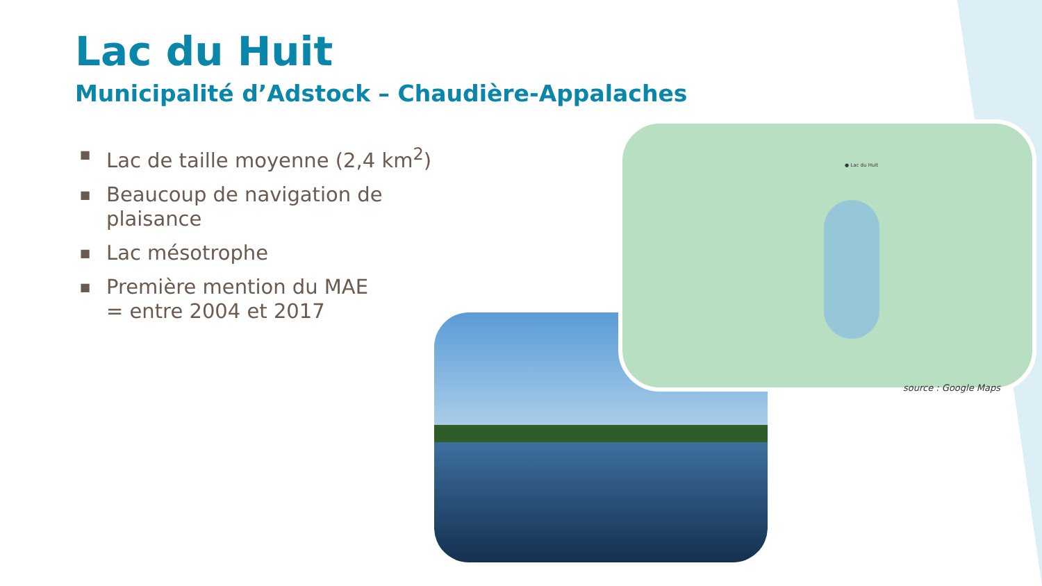Lac du Huit
Municipalité d’Adstock – Chaudière-Appalaches
■ Lac de taille moyenne (2,4 km<sup>2</sup>)
■ Beaucoup de navigation de plaisance
■ Lac mésotrophe
■ Première mention du MAE
= entre 2004 et 2017
● Lac du Huit
source : Google Maps